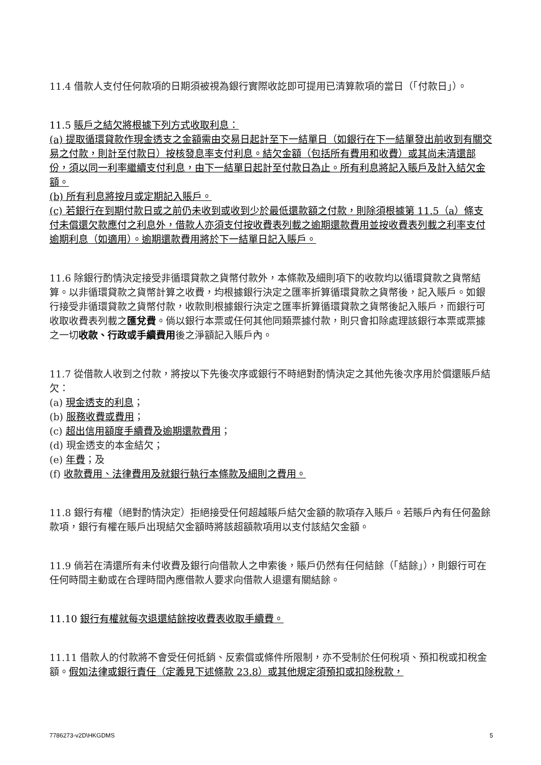11.4 借款人支付任何款項的日期須被視為銀行實際收訖即可提用已清算款項的當日（「付款日」）。
11.5 賬戶之結欠將根據下列方式收取利息：
(a) 提取循環貸款作現金透支之金額需由交易日起計至下一結單日（如銀行在下一結單發出前收到有關交易之付款，則計至付款日）按核發息率支付利息。結欠金額（包括所有費用和收費）或其尚未清還部份，須以同一利率繼續支付利息，由下一結單日起計至付款日為止。所有利息將記入賬戶及計入結欠金額。
(b) 所有利息將按月或定期記入賬戶。
(c) 若銀行在到期付款日或之前仍未收到或收到少於最低還款額之付款，則除須根據第 11.5（a）條支付未償還欠款應付之利息外，借款人亦須支付按收費表列載之逾期還款費用並按收費表列載之利率支付逾期利息（如適用）。逾期還款費用將於下一結單日記入賬戶。
11.6 除銀行酌情決定接受非循環貸款之貨幣付款外，本條款及細則項下的收款均以循環貸款之貨幣結算。以非循環貸款之貨幣計算之收費，均根據銀行決定之匯率折算循環貸款之貨幣後，記入賬戶。如銀行接受非循環貸款之貨幣付款，收款則根據銀行決定之匯率折算循環貸款之貨幣後記入賬戶，而銀行可收取收費表列載之匯兌費。倘以銀行本票或任何其他同類票據付款，則只會扣除處理該銀行本票或票據之一切收款、行政或手續費用後之淨額記入賬戶內。
11.7 從借款人收到之付款，將按以下先後次序或銀行不時絕對酌情決定之其他先後次序用於償還賬戶結欠：
(a) 現金透支的利息；
(b) 服務收費或費用；
(c) 超出信用額度手續費及逾期還款費用；
(d) 現金透支的本金結欠；
(e) 年費；及
(f) 收款費用、法律費用及就銀行執行本條款及細則之費用。
11.8 銀行有權（絕對酌情決定）拒絕接受任何超越賬戶結欠金額的款項存入賬戶。若賬戶內有任何盈餘款項，銀行有權在賬戶出現結欠金額時將該超額款項用以支付該結欠金額。
11.9 倘若在清還所有未付收費及銀行向借款人之申索後，賬戶仍然有任何結餘（「結餘」），則銀行可在任何時間主動或在合理時間內應借款人要求向借款人退還有關結餘。
11.10 銀行有權就每次退還結餘按收費表收取手續費。
11.11 借款人的付款將不會受任何抵銷、反索償或條件所限制，亦不受制於任何稅項、預扣稅或扣稅金額。假如法律或銀行責任（定義見下述條款 23.8）或其他規定須預扣或扣除稅款，
7786273-v2D\HKGDMS 5